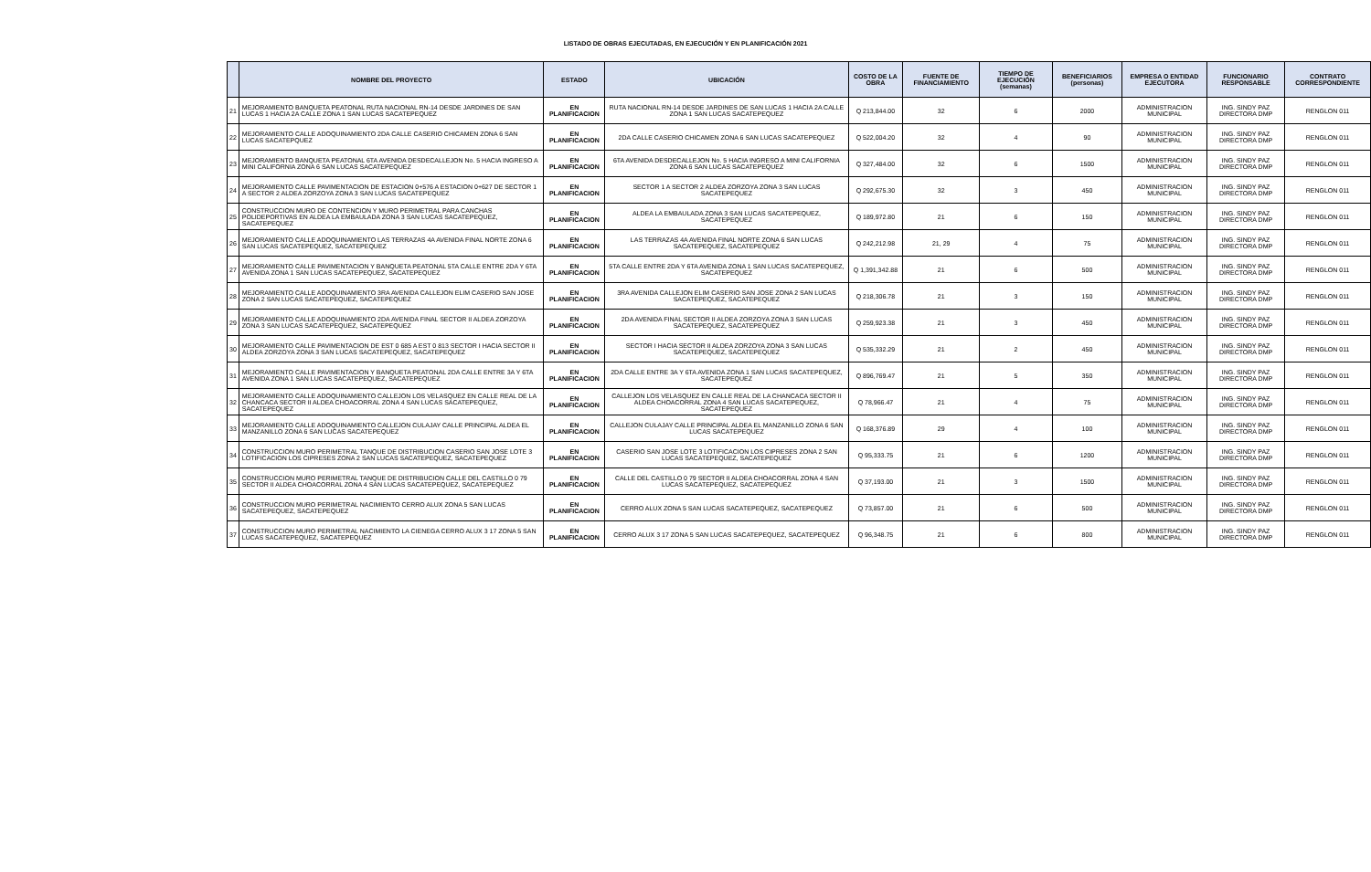LISTADO DE OBRAS EJECUTADAS, EN EJECUCIÓN Y EN PLANIFICACIÓN 2021
| | NOMBRE DEL PROYECTO | ESTADO | UBICACIÓN | COSTO DE LA OBRA | FUENTE DE FINANCIAMIENTO | TIEMPO DE EJECUCIÓN (semanas) | BENEFICIARIOS (personas) | EMPRESA O ENTIDAD EJECUTORA | FUNCIONARIO RESPONSABLE | CONTRATO CORRESPONDIENTE |
| --- | --- | --- | --- | --- | --- | --- | --- | --- | --- | --- |
| 21 | MEJORAMIENTO BANQUETA PEATONAL RUTA NACIONAL RN-14 DESDE JARDINES DE SAN LUCAS 1 HACIA 2A CALLE ZONA 1 SAN LUCAS SACATEPEQUEZ | EN PLANIFICACION | RUTA NACIONAL RN-14 DESDE JARDINES DE SAN LUCAS 1 HACIA 2A CALLE ZONA 1 SAN LUCAS SACATEPEQUEZ | Q 213,844.00 | 32 | 6 | 2000 | ADMINISTRACION MUNICIPAL | ING. SINDY PAZ DIRECTORA DMP | RENGLON 011 |
| 22 | MEJORAMIENTO CALLE ADOQUINAMIENTO 2DA CALLE CASERIO CHICAMEN ZONA 6 SAN LUCAS SACATEPQUEZ | EN PLANIFICACION | 2DA CALLE CASERIO CHICAMEN ZONA 6 SAN LUCAS SACATEPEQUEZ | Q 522,004.20 | 32 | 4 | 90 | ADMINISTRACION MUNICIPAL | ING. SINDY PAZ DIRECTORA DMP | RENGLON 011 |
| 23 | MEJORAMIENTO BANQUETA PEATONAL 6TA AVENIDA DESDECALLEJON No. 5 HACIA INGRESO A MINI CALIFORNIA ZONA 6 SAN LUCAS SACATEPEQUEZ | EN PLANIFICACION | 6TA AVENIDA DESDECALLEJON No. 5 HACIA INGRESO A MINI CALIFORNIA ZONA 6 SAN LUCAS SACATEPEQUEZ | Q 327,484.00 | 32 | 6 | 1500 | ADMINISTRACION MUNICIPAL | ING. SINDY PAZ DIRECTORA DMP | RENGLON 011 |
| 24 | MEJORAMIENTO CALLE PAVIMENTACION DE ESTACION 0+576 A ESTACION 0+627 DE SECTOR 1 A SECTOR 2 ALDEA ZORZOYA ZONA 3 SAN LUCAS SACATEPEQUEZ | EN PLANIFICACION | SECTOR 1 A SECTOR 2 ALDEA ZORZOYA ZONA 3 SAN LUCAS SACATEPEQUEZ | Q 292,675.30 | 32 | 3 | 450 | ADMINISTRACION MUNICIPAL | ING. SINDY PAZ DIRECTORA DMP | RENGLON 011 |
| 25 | CONSTRUCCION MURO DE CONTENCION Y MURO PERIMETRAL PARA CANCHAS POLIDEPORTIVAS EN ALDEA LA EMBAULADA ZONA 3 SAN LUCAS SACATEPEQUEZ, SACATEPEQUEZ | EN PLANIFICACION | ALDEA LA EMBAULADA ZONA 3 SAN LUCAS SACATEPEQUEZ, SACATEPEQUEZ | Q 189,972.80 | 21 | 6 | 150 | ADMINISTRACION MUNICIPAL | ING. SINDY PAZ DIRECTORA DMP | RENGLON 011 |
| 26 | MEJORAMIENTO CALLE ADOQUINAMIENTO LAS TERRAZAS 4A AVENIDA FINAL NORTE ZONA 6 SAN LUCAS SACATEPEQUEZ, SACATEPEQUEZ | EN PLANIFICACION | LAS TERRAZAS 4A AVENIDA FINAL NORTE ZONA 6 SAN LUCAS SACATEPEQUEZ, SACATEPEQUEZ | Q 242,212.98 | 21, 29 | 4 | 75 | ADMINISTRACION MUNICIPAL | ING. SINDY PAZ DIRECTORA DMP | RENGLON 011 |
| 27 | MEJORAMIENTO CALLE PAVIMENTACION Y BANQUETA PEATONAL 5TA CALLE ENTRE 2DA Y 6TA AVENIDA ZONA 1 SAN LUCAS SACATEPEQUEZ, SACATEPEQUEZ | EN PLANIFICACION | 5TA CALLE ENTRE 2DA Y 6TA AVENIDA ZONA 1 SAN LUCAS SACATEPEQUEZ, SACATEPEQUEZ | Q 1,391,342.88 | 21 | 6 | 500 | ADMINISTRACION MUNICIPAL | ING. SINDY PAZ DIRECTORA DMP | RENGLON 011 |
| 28 | MEJORAMIENTO CALLE ADOQUINAMIENTO 3RA AVENIDA CALLEJON ELIM CASERIO SAN JOSE ZONA 2 SAN LUCAS SACATEPEQUEZ, SACATEPEQUEZ | EN PLANIFICACION | 3RA AVENIDA CALLEJON ELIM CASERIO SAN JOSE ZONA 2 SAN LUCAS SACATEPEQUEZ, SACATEPEQUEZ | Q 218,306.78 | 21 | 3 | 150 | ADMINISTRACION MUNICIPAL | ING. SINDY PAZ DIRECTORA DMP | RENGLON 011 |
| 29 | MEJORAMIENTO CALLE ADOQUINAMIENTO 2DA AVENIDA FINAL SECTOR II ALDEA ZORZOYA ZONA 3 SAN LUCAS SACATEPEQUEZ, SACATEPEQUEZ | EN PLANIFICACION | 2DA AVENIDA FINAL SECTOR II ALDEA ZORZOYA ZONA 3 SAN LUCAS SACATEPEQUEZ, SACATEPEQUEZ | Q 259,923.38 | 21 | 3 | 450 | ADMINISTRACION MUNICIPAL | ING. SINDY PAZ DIRECTORA DMP | RENGLON 011 |
| 30 | MEJORAMIENTO CALLE PAVIMENTACION DE EST 0 685 A EST 0 813 SECTOR I HACIA SECTOR II ALDEA ZORZOYA ZONA 3 SAN LUCAS SACATEPEQUEZ, SACATEPEQUEZ | EN PLANIFICACION | SECTOR I HACIA SECTOR II ALDEA ZORZOYA ZONA 3 SAN LUCAS SACATEPEQUEZ, SACATEPEQUEZ | Q 535,332.29 | 21 | 2 | 450 | ADMINISTRACION MUNICIPAL | ING. SINDY PAZ DIRECTORA DMP | RENGLON 011 |
| 31 | MEJORAMIENTO CALLE PAVIMENTACION Y BANQUETA PEATONAL 2DA CALLE ENTRE 3A Y 6TA AVENIDA ZONA 1 SAN LUCAS SACATEPEQUEZ, SACATEPEQUEZ | EN PLANIFICACION | 2DA CALLE ENTRE 3A Y 6TA AVENIDA ZONA 1 SAN LUCAS SACATEPEQUEZ, SACATEPEQUEZ | Q 896,769.47 | 21 | 5 | 350 | ADMINISTRACION MUNICIPAL | ING. SINDY PAZ DIRECTORA DMP | RENGLON 011 |
| 32 | MEJORAMIENTO CALLE ADOQUINAMIENTO CALLEJON LOS VELASQUEZ EN CALLE REAL DE LA CHANCACA SECTOR II ALDEA CHOACORRAL ZONA 4 SAN LUCAS SACATEPEQUEZ, SACATEPEQUEZ | EN PLANIFICACION | CALLEJON LOS VELASQUEZ EN CALLE REAL DE LA CHANCACA SECTOR II ALDEA CHOACORRAL ZONA 4 SAN LUCAS SACATEPEQUEZ, SACATEPEQUEZ | Q 78,966.47 | 21 | 4 | 75 | ADMINISTRACION MUNICIPAL | ING. SINDY PAZ DIRECTORA DMP | RENGLON 011 |
| 33 | MEJORAMIENTO CALLE ADOQUINAMIENTO CALLEJON CULAJAY CALLE PRINCIPAL ALDEA EL MANZANILLO ZONA 6 SAN LUCAS SACATEPEQUEZ | EN PLANIFICACION | CALLEJON CULAJAY CALLE PRINCIPAL ALDEA EL MANZANILLO ZONA 6 SAN LUCAS SACATEPEQUEZ | Q 168,376.89 | 29 | 4 | 100 | ADMINISTRACION MUNICIPAL | ING. SINDY PAZ DIRECTORA DMP | RENGLON 011 |
| 34 | CONSTRUCCION MURO PERIMETRAL TANQUE DE DISTRIBUCION CASERIO SAN JOSE LOTE 3 LOTIFICACION LOS CIPRESES ZONA 2 SAN LUCAS SACATEPEQUEZ, SACATEPEQUEZ | EN PLANIFICACION | CASERIO SAN JOSE LOTE 3 LOTIFICACION LOS CIPRESES ZONA 2 SAN LUCAS SACATEPEQUEZ, SACATEPEQUEZ | Q 95,333.75 | 21 | 6 | 1200 | ADMINISTRACION MUNICIPAL | ING. SINDY PAZ DIRECTORA DMP | RENGLON 011 |
| 35 | CONSTRUCCION MURO PERIMETRAL TANQUE DE DISTRIBUCION CALLE DEL CASTILLO 0 79 SECTOR II ALDEA CHOACORRAL ZONA 4 SAN LUCAS SACATEPEQUEZ, SACATEPEQUEZ | EN PLANIFICACION | CALLE DEL CASTILLO 0 79 SECTOR II ALDEA CHOACORRAL ZONA 4 SAN LUCAS SACATEPEQUEZ, SACATEPEQUEZ | Q 37,193.00 | 21 | 3 | 1500 | ADMINISTRACION MUNICIPAL | ING. SINDY PAZ DIRECTORA DMP | RENGLON 011 |
| 36 | CONSTRUCCION MURO PERIMETRAL NACIMIENTO CERRO ALUX ZONA 5 SAN LUCAS SACATEPEQUEZ, SACATEPEQUEZ | EN PLANIFICACION | CERRO ALUX ZONA 5 SAN LUCAS SACATEPEQUEZ, SACATEPEQUEZ | Q 73,857.00 | 21 | 6 | 500 | ADMINISTRACION MUNICIPAL | ING. SINDY PAZ DIRECTORA DMP | RENGLON 011 |
| 37 | CONSTRUCCION MURO PERIMETRAL NACIMIENTO LA CIENEGA CERRO ALUX 3 17 ZONA 5 SAN LUCAS SACATEPEQUEZ, SACATEPEQUEZ | EN PLANIFICACION | CERRO ALUX 3 17 ZONA 5 SAN LUCAS SACATEPEQUEZ, SACATEPEQUEZ | Q 96,348.75 | 21 | 6 | 800 | ADMINISTRACION MUNICIPAL | ING. SINDY PAZ DIRECTORA DMP | RENGLON 011 |